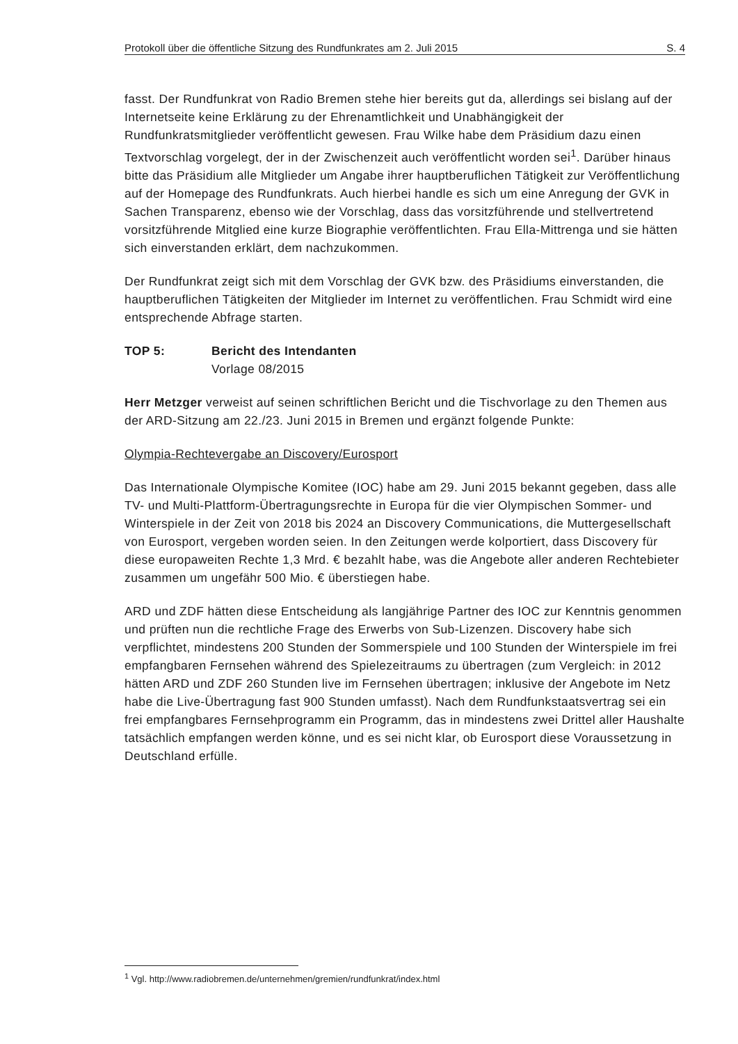Protokoll über die öffentliche Sitzung des Rundfunkrates am 2. Juli 2015 S. 4
fasst. Der Rundfunkrat von Radio Bremen stehe hier bereits gut da, allerdings sei bislang auf der Internetseite keine Erklärung zu der Ehrenamtlichkeit und Unabhängigkeit der Rundfunkratsmitglieder veröffentlicht gewesen. Frau Wilke habe dem Präsidium dazu einen Textvorschlag vorgelegt, der in der Zwischenzeit auch veröffentlicht worden sei<sup>1</sup>. Darüber hinaus bitte das Präsidium alle Mitglieder um Angabe ihrer hauptberuflichen Tätigkeit zur Veröffentlichung auf der Homepage des Rundfunkrats. Auch hierbei handle es sich um eine Anregung der GVK in Sachen Transparenz, ebenso wie der Vorschlag, dass das vorsitzführende und stellvertretend vorsitzführende Mitglied eine kurze Biographie veröffentlichten. Frau Ella-Mittrenga und sie hätten sich einverstanden erklärt, dem nachzukommen.
Der Rundfunkrat zeigt sich mit dem Vorschlag der GVK bzw. des Präsidiums einverstanden, die hauptberuflichen Tätigkeiten der Mitglieder im Internet zu veröffentlichen. Frau Schmidt wird eine entsprechende Abfrage starten.
TOP 5: Bericht des Intendanten
Vorlage 08/2015
Herr Metzger verweist auf seinen schriftlichen Bericht und die Tischvorlage zu den Themen aus der ARD-Sitzung am 22./23. Juni 2015 in Bremen und ergänzt folgende Punkte:
Olympia-Rechtevergabe an Discovery/Eurosport
Das Internationale Olympische Komitee (IOC) habe am 29. Juni 2015 bekannt gegeben, dass alle TV- und Multi-Plattform-Übertragungsrechte in Europa für die vier Olympischen Sommer- und Winterspiele in der Zeit von 2018 bis 2024 an Discovery Communications, die Muttergesellschaft von Eurosport, vergeben worden seien. In den Zeitungen werde kolportiert, dass Discovery für diese europaweiten Rechte 1,3 Mrd. € bezahlt habe, was die Angebote aller anderen Rechtebieter zusammen um ungefähr 500 Mio. € überstiegen habe.
ARD und ZDF hätten diese Entscheidung als langjährige Partner des IOC zur Kenntnis genommen und prüften nun die rechtliche Frage des Erwerbs von Sub-Lizenzen. Discovery habe sich verpflichtet, mindestens 200 Stunden der Sommerspiele und 100 Stunden der Winterspiele im frei empfangbaren Fernsehen während des Spielezeitraums zu übertragen (zum Vergleich: in 2012 hätten ARD und ZDF 260 Stunden live im Fernsehen übertragen; inklusive der Angebote im Netz habe die Live-Übertragung fast 900 Stunden umfasst). Nach dem Rundfunkstaatsvertrag sei ein frei empfangbares Fernsehprogramm ein Programm, das in mindestens zwei Drittel aller Haushalte tatsächlich empfangen werden könne, und es sei nicht klar, ob Eurosport diese Voraussetzung in Deutschland erfülle.
<sup>1</sup> Vgl. http://www.radiobremen.de/unternehmen/gremien/rundfunkrat/index.html